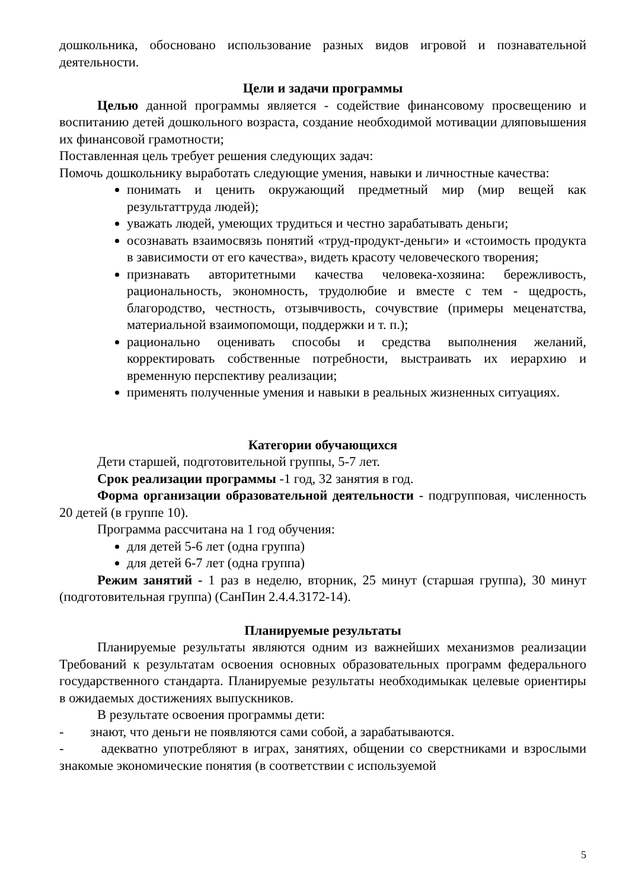дошкольника, обосновано использование разных видов игровой и познавательной деятельности.
Цели и задачи программы
Целью данной программы является - содействие финансовому просвещению и воспитанию детей дошкольного возраста, создание необходимой мотивации дляповышения их финансовой грамотности;
Поставленная цель требует решения следующих задач:
Помочь дошкольнику выработать следующие умения, навыки и личностные качества:
понимать и ценить окружающий предметный мир (мир вещей как результаттруда людей);
уважать людей, умеющих трудиться и честно зарабатывать деньги;
осознавать взаимосвязь понятий «труд-продукт-деньги» и «стоимость продукта в зависимости от его качества», видеть красоту человеческого творения;
признавать авторитетными качества человека-хозяина: бережливость, рациональность, экономность, трудолюбие и вместе с тем - щедрость, благородство, честность, отзывчивость, сочувствие (примеры меценатства, материальной взаимопомощи, поддержки и т. п.);
рационально оценивать способы и средства выполнения желаний, корректировать собственные потребности, выстраивать их иерархию и временную перспективу реализации;
применять полученные умения и навыки в реальных жизненных ситуациях.
Категории обучающихся
Дети старшей, подготовительной группы, 5-7 лет.
Срок реализации программы -1 год, 32 занятия в год.
Форма организации образовательной деятельности - подгрупповая, численность 20 детей (в группе 10).
Программа рассчитана на 1 год обучения:
для детей 5-6 лет (одна группа)
для детей 6-7 лет (одна группа)
Режим занятий - 1 раз в неделю, вторник, 25 минут (старшая группа), 30 минут (подготовительная группа) (СанПин 2.4.4.3172-14).
Планируемые результаты
Планируемые результаты являются одним из важнейших механизмов реализации Требований к результатам освоения основных образовательных программ федерального государственного стандарта. Планируемые результаты необходимыкак целевые ориентиры в ожидаемых достижениях выпускников.
В результате освоения программы дети:
- знают, что деньги не появляются сами собой, а зарабатываются.
- адекватно употребляют в играх, занятиях, общении со сверстниками и взрослыми знакомые экономические понятия (в соответствии с используемой
5